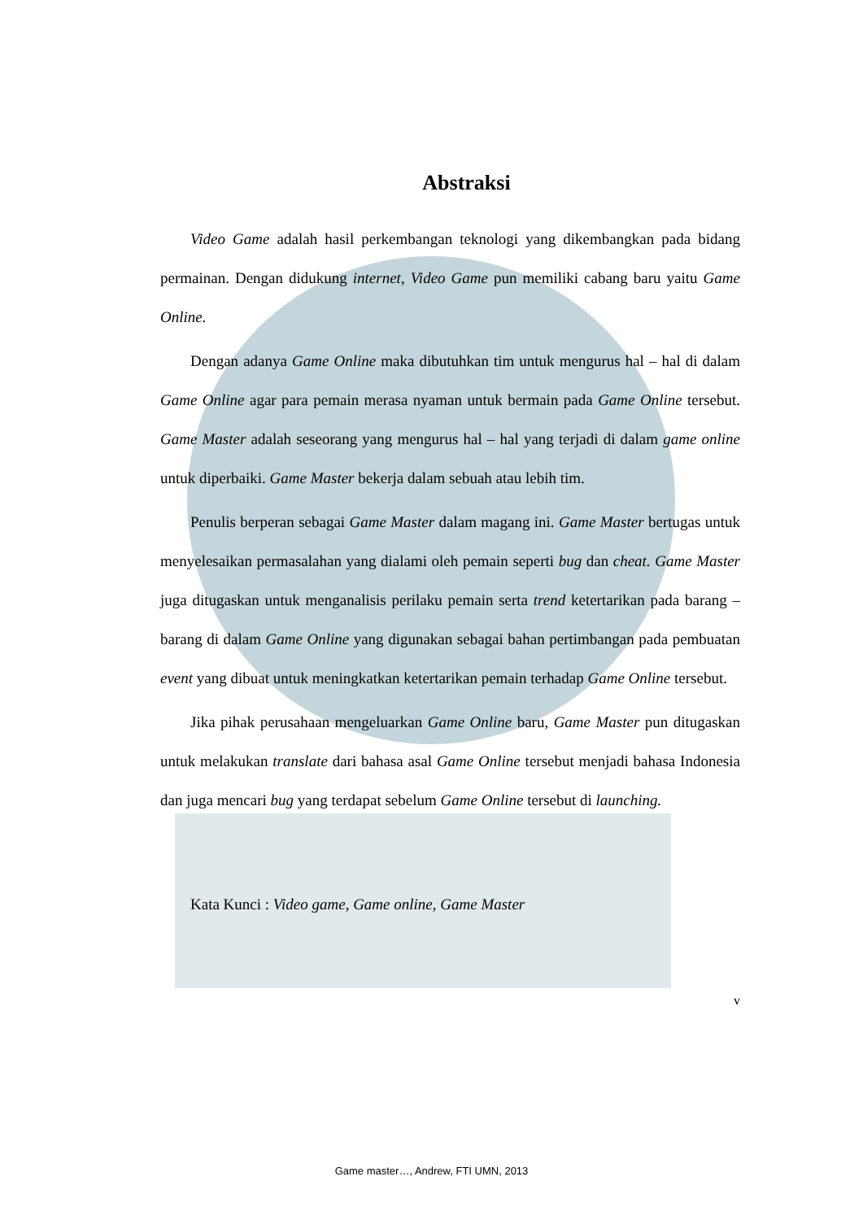Abstraksi
Video Game adalah hasil perkembangan teknologi yang dikembangkan pada bidang permainan. Dengan didukung internet, Video Game pun memiliki cabang baru yaitu Game Online.
Dengan adanya Game Online maka dibutuhkan tim untuk mengurus hal – hal di dalam Game Online agar para pemain merasa nyaman untuk bermain pada Game Online tersebut. Game Master adalah seseorang yang mengurus hal – hal yang terjadi di dalam game online untuk diperbaiki. Game Master bekerja dalam sebuah atau lebih tim.
Penulis berperan sebagai Game Master dalam magang ini. Game Master bertugas untuk menyelesaikan permasalahan yang dialami oleh pemain seperti bug dan cheat. Game Master juga ditugaskan untuk menganalisis perilaku pemain serta trend ketertarikan pada barang – barang di dalam Game Online yang digunakan sebagai bahan pertimbangan pada pembuatan event yang dibuat untuk meningkatkan ketertarikan pemain terhadap Game Online tersebut.
Jika pihak perusahaan mengeluarkan Game Online baru, Game Master pun ditugaskan untuk melakukan translate dari bahasa asal Game Online tersebut menjadi bahasa Indonesia dan juga mencari bug yang terdapat sebelum Game Online tersebut di launching.
Kata Kunci : Video game, Game online, Game Master
v
Game master…, Andrew, FTI UMN, 2013